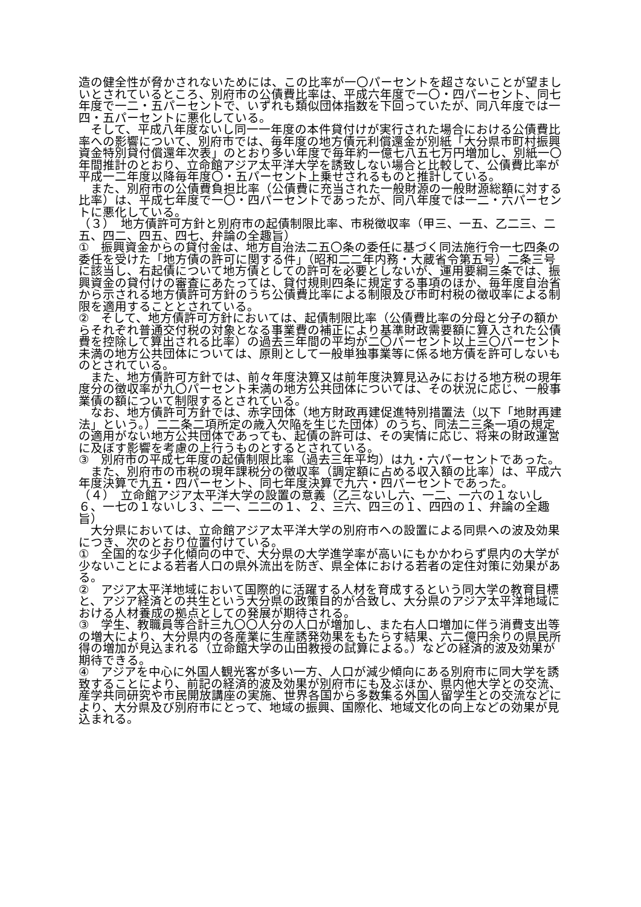造の健全性が脅かされないためには、この比率が一〇パーセントを超さないことが望ましいとされているところ、別府市の公債費比率は、平成六年度で一〇・四パーセント、同七年度で一二・五パーセントで、いずれも類似団体指数を下回っていたが、同八年度では一四・五パーセントに悪化している。
　そして、平成八年度ないし同一一年度の本件貸付けが実行された場合における公債費比率への影響について、別府市では、毎年度の地方債元利償還金が別紙「大分県市町村振興資金特別貸付償還年次表」のとおり多い年度で毎年約一億七八五七万円増加し、別紙一〇年間推計のとおり、立命館アジア太平洋大学を誘致しない場合と比較して、公債費比率が平成一二年度以降毎年度〇・五パーセント上乗せされるものと推計している。
　また、別府市の公債費負担比率（公債費に充当された一般財源の一般財源総額に対する比率）は、平成七年度で一〇・四パーセントであったが、同八年度では一二・六パーセントに悪化している。
（３）　地方債許可方針と別府市の起債制限比率、市税徴収率（甲三、一五、乙二三、二五、四二、四五、四七、弁論の全趣旨）
①　振興資金からの貸付金は、地方自治法二五〇条の委任に基づく同法施行令一七四条の委任を受けた「地方債の許可に関する件」（昭和二二年内務・大蔵省令第五号）二条三号に該当し、右起債について地方債としての許可を必要としないが、運用要綱三条では、振興資金の貸付けの審査にあたっては、貸付規則四条に規定する事項のほか、毎年度自治省から示される地方債許可方針のうち公債費比率による制限及び市町村税の徴収率による制限を適用することとされている。
②　そして、地方債許可方針においては、起債制限比率（公債費比率の分母と分子の額からそれぞれ普通交付税の対象となる事業費の補正により基準財政需要額に算入された公債費を控除して算出される比率）の過去三年間の平均が二〇パーセント以上三〇パーセント未満の地方公共団体については、原則として一般単独事業等に係る地方債を許可しないものとされている。
　また、地方債許可方針では、前々年度決算又は前年度決算見込みにおける地方税の現年度分の徴収率が九〇パーセント未満の地方公共団体については、その状況に応じ、一般事業債の額について制限するとされている。
　なお、地方債許可方針では、赤字団体（地方財政再建促進特別措置法（以下「地財再建法」という。）二二条二項所定の歳入欠陥を生じた団体）のうち、同法二三条一項の規定の適用がない地方公共団体であっても、起債の許可は、その実情に応じ、将来の財政運営に及ぼす影響を考慮の上行うものとするとされている。
③　別府市の平成七年度の起債制限比率（過去三年平均）は九・六パーセントであった。
　また、別府市の市税の現年課税分の徴収率（調定額に占める収入額の比率）は、平成六年度決算で九五・四パーセント、同七年度決算で九六・四パーセントであった。
（４）　立命館アジア太平洋大学の設置の意義（乙三ないし六、一二、一六の１ないし６、一七の１ないし３、二一、二二の１、２、三六、四三の１、四四の１、弁論の全趣旨）
　大分県においては、立命館アジア太平洋大学の別府市への設置による同県への波及効果につき、次のとおり位置付けている。
①　全国的な少子化傾向の中で、大分県の大学進学率が高いにもかかわらず県内の大学が少ないことによる若者人口の県外流出を防ぎ、県全体における若者の定住対策に効果がある。
②　アジア太平洋地域において国際的に活躍する人材を育成するという同大学の教育目標と、アジア経済との共生という大分県の政策目的が合致し、大分県のアジア太平洋地域における人材養成の拠点としての発展が期待される。
③　学生、教職員等合計三九〇〇人分の人口が増加し、また右人口増加に伴う消費支出等の増大により、大分県内の各産業に生産誘発効果をもたらす結果、六二億円余りの県民所得の増加が見込まれる（立命館大学の山田教授の試算による。）などの経済的波及効果が期待できる。
④　アジアを中心に外国人観光客が多い一方、人口が減少傾向にある別府市に同大学を誘致することにより、前記の経済的波及効果が別府市にも及ぶほか、県内他大学との交流、産学共同研究や市民開放講座の実施、世界各国から多数集る外国人留学生との交流などにより、大分県及び別府市にとって、地域の振興、国際化、地域文化の向上などの効果が見込まれる。